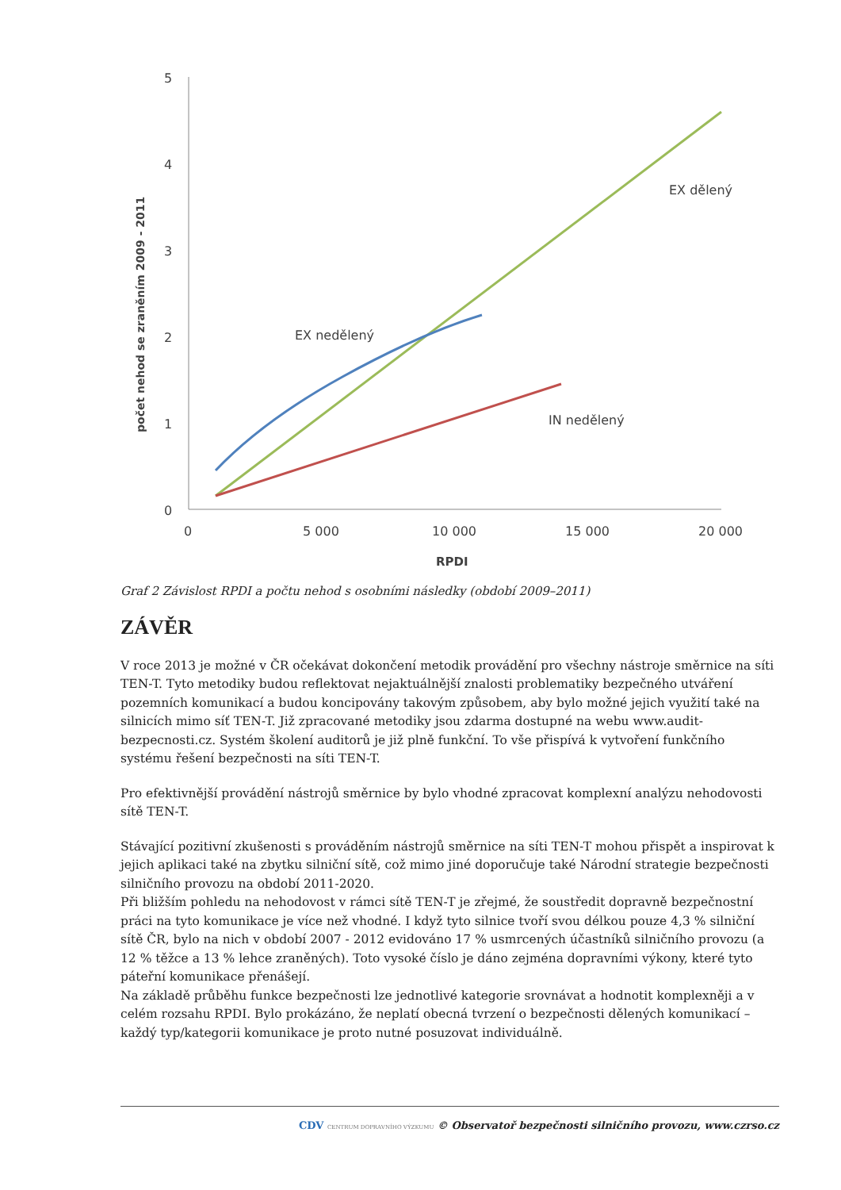počet nehod se zraněním 2009 - 2011
5
4
3
2
1
0
0
5 000
10 000
15 000
20 000
RPDI
EX dělený
EX nedělený
IN nedělený
Graf 2 Závislost RPDI a počtu nehod s osobními následky (období 2009–2011)
ZÁVĚR
V roce 2013 je možné v ČR očekávat dokončení metodik provádění pro všechny nástroje směrnice na síti TEN-T. Tyto metodiky budou reflektovat nejaktuálnější znalosti problematiky bezpečného utváření pozemních komunikací a budou koncipovány takovým způsobem, aby bylo možné jejich využití také na silnicích mimo síť TEN-T. Již zpracované metodiky jsou zdarma dostupné na webu www.audit-bezpecnosti.cz. Systém školení auditorů je již plně funkční. To vše přispívá k vytvoření funkčního systému řešení bezpečnosti na síti TEN-T.
Pro efektivnější provádění nástrojů směrnice by bylo vhodné zpracovat komplexní analýzu nehodovosti sítě TEN-T.
Stávající pozitivní zkušenosti s prováděním nástrojů směrnice na síti TEN-T mohou přispět a inspirovat k jejich aplikaci také na zbytku silniční sítě, což mimo jiné doporučuje také Národní strategie bezpečnosti silničního provozu na období 2011-2020.
Při bližším pohledu na nehodovost v rámci sítě TEN-T je zřejmé, že soustředit dopravně bezpečnostní práci na tyto komunikace je více než vhodné. I když tyto silnice tvoří svou délkou pouze 4,3 % silniční sítě ČR, bylo na nich v období 2007 - 2012 evidováno 17 % usmrcených účastníků silničního provozu (a 12 % těžce a 13 % lehce zraněných). Toto vysoké číslo je dáno zejména dopravními výkony, které tyto páteřní komunikace přenášejí.
Na základě průběhu funkce bezpečnosti lze jednotlivé kategorie srovnávat a hodnotit komplexněji a v celém rozsahu RPDI. Bylo prokázáno, že neplatí obecná tvrzení o bezpečnosti dělených komunikací – každý typ/kategorii komunikace je proto nutné posuzovat individuálně.
CDV CENTRUM DOPRAVNÍHO VÝZKUMU © Observatoř bezpečnosti silničního provozu, www.czrso.cz